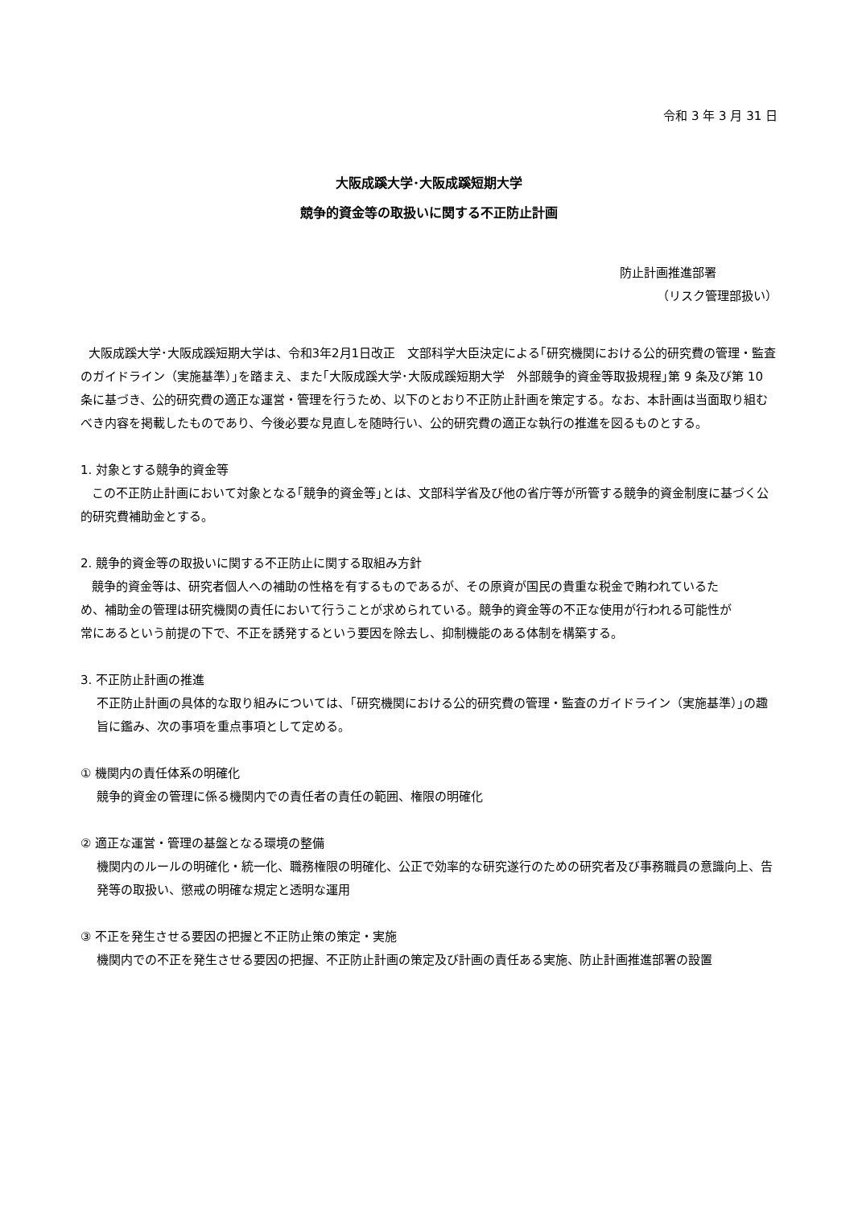令和 3 年 3 月 31 日
大阪成蹊大学･大阪成蹊短期大学
競争的資金等の取扱いに関する不正防止計画
防止計画推進部署
（リスク管理部扱い）
大阪成蹊大学･大阪成蹊短期大学は、令和3年2月1日改正　文部科学大臣決定による｢研究機関における公的研究費の管理・監査のガイドライン（実施基準）｣を踏まえ、また｢大阪成蹊大学･大阪成蹊短期大学　外部競争的資金等取扱規程｣第 9 条及び第 10 条に基づき、公的研究費の適正な運営・管理を行うため、以下のとおり不正防止計画を策定する。なお、本計画は当面取り組むべき内容を掲載したものであり、今後必要な見直しを随時行い、公的研究費の適正な執行の推進を図るものとする。
1. 対象とする競争的資金等
この不正防止計画において対象となる｢競争的資金等｣とは、文部科学省及び他の省庁等が所管する競争的資金制度に基づく公的研究費補助金とする。
2. 競争的資金等の取扱いに関する不正防止に関する取組み方針
競争的資金等は、研究者個人への補助の性格を有するものであるが、その原資が国民の貴重な税金で賄われているため、補助金の管理は研究機関の責任において行うことが求められている。競争的資金等の不正な使用が行われる可能性が常にあるという前提の下で、不正を誘発するという要因を除去し、抑制機能のある体制を構築する。
3. 不正防止計画の推進
不正防止計画の具体的な取り組みについては、｢研究機関における公的研究費の管理・監査のガイドライン（実施基準）｣の趣旨に鑑み、次の事項を重点事項として定める。
① 機関内の責任体系の明確化
競争的資金の管理に係る機関内での責任者の責任の範囲、権限の明確化
② 適正な運営・管理の基盤となる環境の整備
機関内のルールの明確化・統一化、職務権限の明確化、公正で効率的な研究遂行のための研究者及び事務職員の意識向上、告発等の取扱い、懲戒の明確な規定と透明な運用
③ 不正を発生させる要因の把握と不正防止策の策定・実施
機関内での不正を発生させる要因の把握、不正防止計画の策定及び計画の責任ある実施、防止計画推進部署の設置